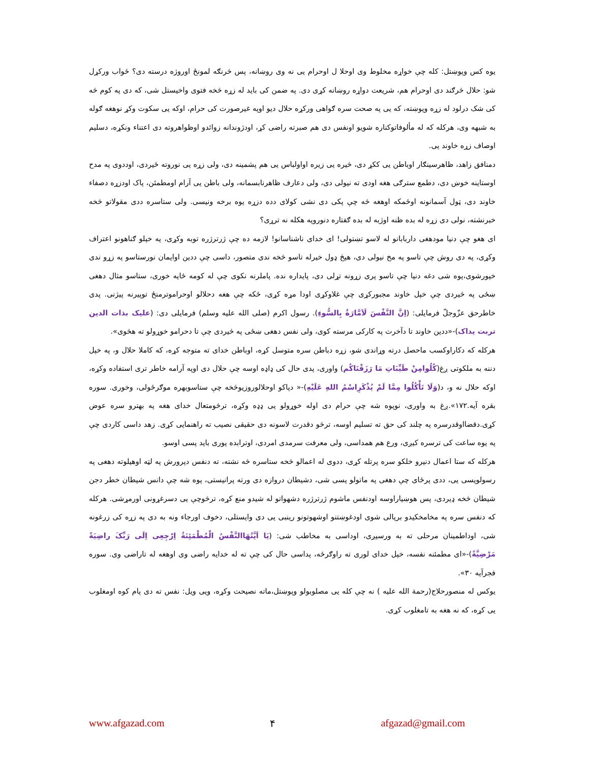یوه کس وپوښتل: کله چې خواړه مخلوط وی اوحلا ل اوحرام یی نه وی روښانه، پس څرنګه لمونځ اوروژه درسته دی؟ ځواب ورکړل شو: حلال څرګند دی اوحرام هم، شریعت دواړه روښانه کړی دی. په ضمن کی باید له زړه څخه فتوی واخیستل شی، که دی په کوم څه کی شک درلود له زړه وپوښته، که یی په صحت سره ګواهی ورکړه حلال دیو اوپه غیرصورت کی حرام، اوکه یی سکوت وکړ نوهغه ګوله به شبهه وی، هرکله که له مألوفاتوکناره شویو اونفس دی هم صبرته راضی کړ، اودژوندانه زوائدو اوظواهروته دی اعتناء ونکړه، دسلیم اوصاف زړه خاوند یی.
دمنافق زاهد، ظاهرسینګار اوباطن یی ککړ دی، څیره یی زیره اواولباس یی هم پشمینه دی، ولی زړه یی نوروته ځیردی، اوددوی په مدح اوستاینه خوښ دی، دطمع سترګی هغه اودی ته نیولی دی، ولی دعارف ظاهرنابسمانه، ولی باطن یی آرام اومطمئن، پاک اودزړه دصفاء خاوند دی، ټول آسمانونه اوځمکه اوهغه څه چې پکی دی نشی کولای دده دزړه یوه برخه ونیسی. ولی ستاسره ددی مقولاتو څخه خبرنشته، نولی دی زړه له بده ظنه اوژبه له بده ګفتاره دنوروپه هکله نه ترړی؟
ای هغو چې دنیا مودهغی داربابانو له لاسو تښتولی! ای خدای ناشناسانو! لازمه ده چې ژرترژره توبه وکړی، په خپلو ګناهونو اعتراف وکړی، په دی روش چې تاسو په مخ نیولی دی، هیڅ ډول خیرله تاسو څخه ندی متصور، داسی چې ددین اوایمان نورستاسو په زړو ندی خپورشوی،یوه شی دغه دنیا چې تاسو پری زړونه تړلی دی، پایداره نده. پاملرنه نکوی چې له کومه ځایه خوری، ستاسو مثال دهغی ښځی په څیردی چې خپل خاوند مجبورکړی چې غلاوکړی اودا مړه کړی، ځکه چې هغه دحلالو اوحراموترمنځ توپیرنه پیژنی. پدی خاطرحق عزّوجلّ فرمایلی: (اِنَّ النَّفْسَ لَاَمَّارَةٌ بِالسُّوءِ). رسول اکرم (صلی الله علیه وسلم) فرمایلی دی: (علیک بذات الدین تربت یداک)-«ددین خاوند تا دآخرت په کارکی مرسته کوی، ولی نفس دهغی ښځی په څیردی چې تا دحرامو خوړولو ته هڅوی».
هرکله که دکاراوکسب ماحصل درته وړاندی شو، زړه دباطن سره متوسل کړه، اوباطن خدای ته متوجه کړه، که کاملا حلال و، په خپل دننه به ملکوتی ږغ(کُلُوامِنْ طَیِّبَاتِ مَا رَزَقْنَاکُم) واوری، پدی حال کی ډاډه اوسه چې حلال دی اوپه آرامه خاطر تری استفاده وکړه، اوکه حلال نه و، د(وَلَا تَأْکُلُوا مِمَّا لَمْ یُذْکَرِاسْمُ اللهِ عَلَیْهِ)-« دپاکو اوحلالوروزیوڅخه چې ستاسوبهره موګرځولی، وخوری. سوره بقره آیه.۱۷۲».ږغ به واوری، نوپوه شه چې حرام دی اوله خوړولو یی ډډه وکړه، ترڅومتعال خدای هغه په بهترو سره عوض کړی.دقضااوقدرسره په چلند کی حق ته تسلیم اوسه، ترڅو دقدرت لاسونه دی حقیقی نصیب ته راهنمایی کړی. زهد داسی کاردی چې په یوه ساعت کی ترسره کیږی، ورع هم همداسی، ولی معرفت سرمدی امردی، اوترابده پوری باید پسی اوسو.
هرکله که ستا اعمال دنیرو خلکو سره پرتله کړی، ددوی له اعمالو څخه ستاسره څه نشته، ته دنفس دپرورش په لټه اوهیلوته دهغی په رسولوپسی یی، ددی پرځای چې دهغی په ماتولو پسی شی، دشیطان دروازه دی ورته پرانیستی، پوه شه چې دانس شیطان خطر دجن شیطان څخه ډیردی، پس هوښیاراوسه اودنفس ماشوم ژرترژره دشهواتو له شیدو منع کړه، ترڅوچې یی دسرغړونی اورمړشی. هرکله که دنفس سره په مخامخکیدو بریالی شوی اودغوښتنو اوشهوتونو رینبی یی دی وایستلی، دخوف اورجاء ونه به دی په زړه کی زرغونه شی، اوداطمینان مرحلی ته به ورسیږی، اوداسی به مخاطب شی: (یَا اَیَّتُهَاالنَّفْسُ الْمُطْمَئِنَةُ اِرْجِعِی اِلَی رَبِّکَ راضِیَةً مَرْضِیَّةً)-«ای مطمئنه نفسه، خپل خدای لوری ته راوګرځه، پداسی حال کی چې ته له خدایه راضی وی اوهغه له تاراضی وی. سوره فجرآیه ۳۰».
یوکس له منصورحلاج(رحمة الله علیه ) نه چې کله یی مصلوبولو وپوښتل،ماته نصیحت وکړه، ویی ویل: نفس ته دی پام کوه اومغلوب یی کړه، که نه هغه به تامغلوب کړی.
www.afgazad.com ۴ afgazad@gmail.com